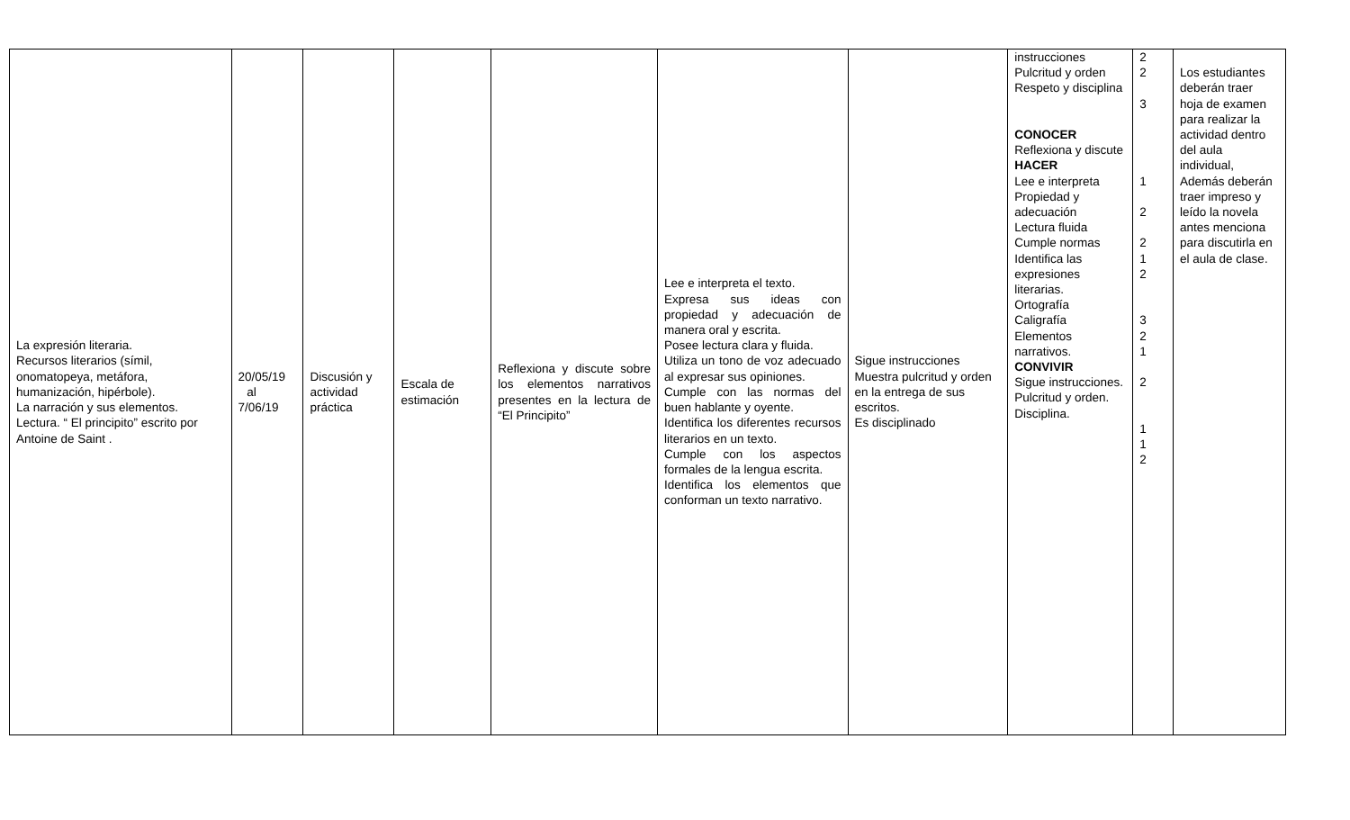| La expresión literaria. Recursos literarios (símil, onomatopeya, metáfora, humanización, hipérbole). La narración y sus elementos. Lectura. “ El principito” escrito por Antoine de Saint . | 20/05/19 al 7/06/19 | Discusión y actividad práctica | Escala de estimación | Reflexiona y discute sobre los elementos narrativos presentes en la lectura de “El Principito” | Lee e interpreta el texto. Expresa sus ideas con propiedad y adecuación de manera oral y escrita. Posee lectura clara y fluida. Utiliza un tono de voz adecuado al expresar sus opiniones. Cumple con las normas del buen hablante y oyente. Identifica los diferentes recursos literarios en un texto. Cumple con los aspectos formales de la lengua escrita. Identifica los elementos que conforman un texto narrativo. | Sigue instrucciones Muestra pulcritud y orden en la entrega de sus escritos. Es disciplinado | instrucciones Pulcritud y orden Respeto y disciplina CONOCER Reflexiona y discute HACER Lee e interpreta Propiedad y adecuación Lectura fluida Cumple normas Identifica las expresiones literarias. Ortografía Caligrafía Elementos narrativos. CONVIVIR Sigue instrucciones. Pulcritud y orden. Disciplina. | 2 2 3 1 2 2 1 2 3 2 1 2 1 1 2 | Los estudiantes deberán traer hoja de examen para realizar la actividad dentro del aula individual, Además deberán traer impreso y leído la novela antes menciona para discutirla en el aula de clase. |